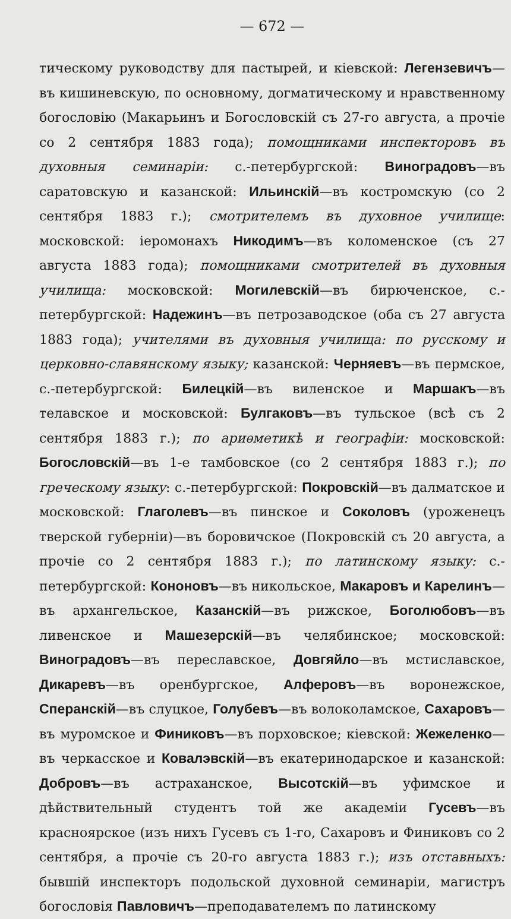— 672 —
тическому руководству для пастырей, и кіевской: Легензевичъ—въ кишиневскую, по основному, догматическому и нравственному богословію (Макарьинъ и Богословскій съ 27-го августа, а прочіе со 2 сентября 1883 года); помощниками инспекторовъ въ духовныя семинаріи: с.-петербургской: Виноградовъ—въ саратовскую и казанской: Ильинскій—въ костромскую (со 2 сентября 1883 г.); смотрителемъ въ духовное училище: московской: іеромонахъ Никодимъ—въ коломенское (съ 27 августа 1883 года); помощниками смотрителей въ духовныя училища: московской: Могилевскій—въ бирюченское, с.-петербургской: Надежинъ—въ петрозаводское (оба съ 27 августа 1883 года); учителями въ духовныя училища: по русскому и церковно-славянскому языку; казанской: Черняевъ—въ пермское, с.-петербургской: Билецкій—въ виленское и Маршакъ—въ телавское и московской: Булгаковъ—въ тульское (всѣ съ 2 сентября 1883 г.); по ариѳметикѣ и географіи: московской: Богословскій—въ 1-е тамбовское (со 2 сентября 1883 г.); по греческому языку: с.-петербургской: Покровскій—въ далматское и московской: Глаголевъ—въ пинское и Соколовъ (уроженецъ тверской губерніи)—въ боровичское (Покровскій съ 20 августа, а прочіе со 2 сентября 1883 г.); по латинскому языку: с.-петербургской: Кононовъ—въ никольское, Макаровъ и Карелинъ—въ архангельское, Казанскій—въ рижское, Боголюбовъ—въ ливенское и Машезерскій—въ челябинское; московской: Виноградовъ—въ переславское, Довгяйло—въ мстиславское, Дикаревъ—въ оренбургское, Алферовъ—въ воронежское, Сперанскій—въ слуцкое, Голубевъ—въ волоколамское, Сахаровъ—въ муромское и Финиковъ—въ порховское; кіевской: Жежеленко—въ черкасское и Ковалэвскій—въ екатеринодарское и казанской: Добровъ—въ астраханское, Высотскій—въ уфимское и дѣйствительный студентъ той же академіи Гусевъ—въ красноярское (изъ нихъ Гусевъ съ 1-го, Сахаровъ и Финиковъ со 2 сентября, а прочіе съ 20-го августа 1883 г.); изъ отставныхъ: бывшій инспекторъ подольской духовной семинаріи, магистръ богословія Павловичъ—преподавателемъ по латинскому